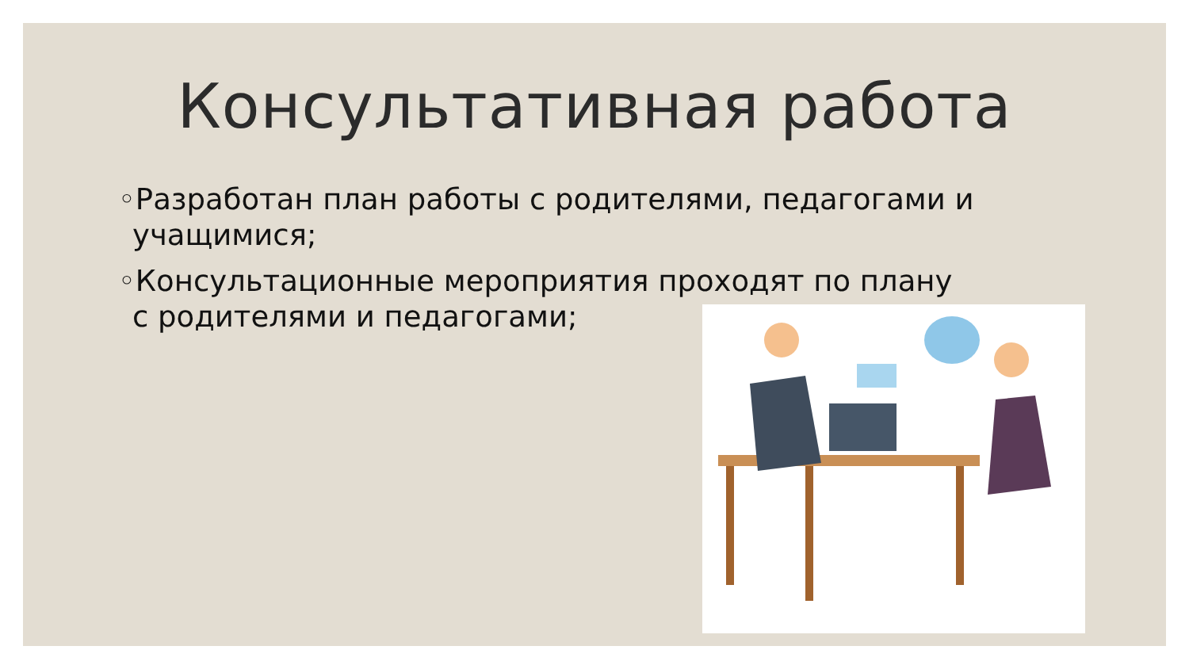Консультативная работа
◦Разработан план работы с родителями, педагогами и учащимися;
◦Консультационные мероприятия проходят по плану с родителями и педагогами;